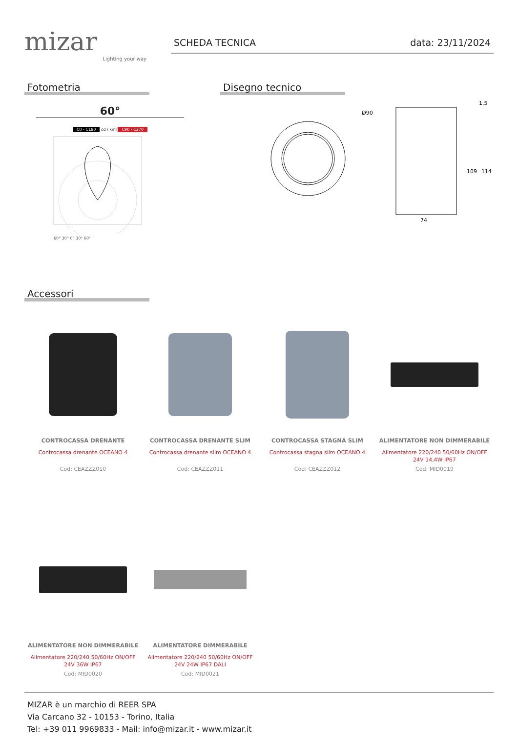mizar
Lighting your way
SCHEDA TECNICA data: 23/11/2024
Fotometria
60°
C0 - C180 cd / kml C90 - C270
60° 30° 0° 30° 60°
Disegno tecnico
Ø90
74
109
114
1,5
Accessori
CONTROCASSA DRENANTE
Controcassa drenante OCEANO 4
Cod: CEAZZZ010
CONTROCASSA DRENANTE SLIM
Controcassa drenante slim OCEANO 4
Cod: CEAZZZ011
CONTROCASSA STAGNA SLIM
Controcassa stagna slim OCEANO 4
Cod: CEAZZZ012
ALIMENTATORE NON DIMMERABILE
Alimentatore 220/240 50/60Hz ON/OFF
24V 14,4W IP67
Cod: MID0019
ALIMENTATORE NON DIMMERABILE
Alimentatore 220/240 50/60Hz ON/OFF
24V 36W IP67
Cod: MID0020
ALIMENTATORE DIMMERABILE
Alimentatore 220/240 50/60Hz ON/OFF
24V 24W IP67 DALI
Cod: MID0021
MIZAR è un marchio di REER SPA
Via Carcano 32 - 10153 - Torino, Italia
Tel: +39 011 9969833 - Mail: info@mizar.it - www.mizar.it